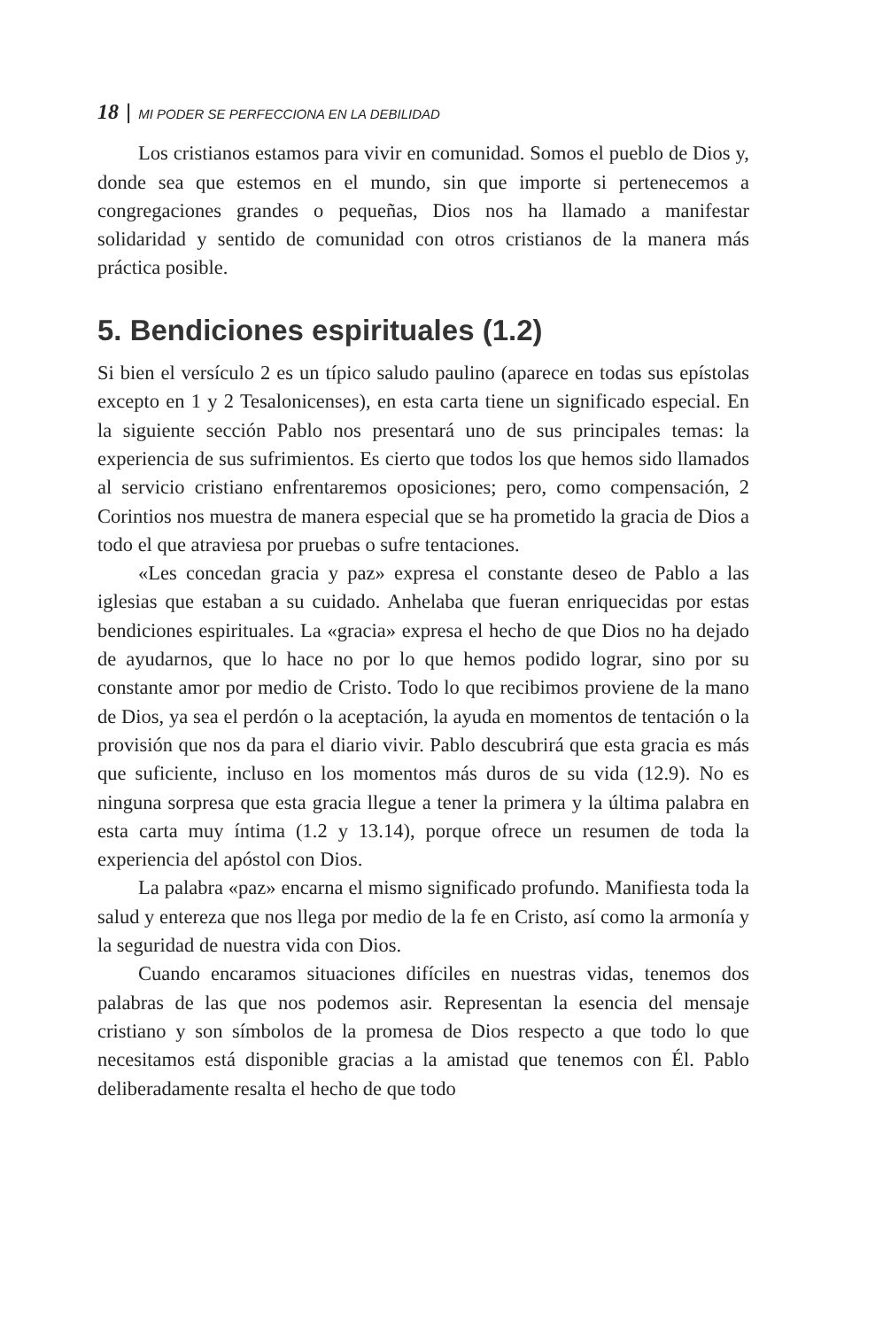18 | MI PODER SE PERFECCIONA EN LA DEBILIDAD
Los cristianos estamos para vivir en comunidad. Somos el pueblo de Dios y, donde sea que estemos en el mundo, sin que importe si pertenecemos a congregaciones grandes o pequeñas, Dios nos ha llamado a manifestar solidaridad y sentido de comunidad con otros cristianos de la manera más práctica posible.
5. Bendiciones espirituales (1.2)
Si bien el versículo 2 es un típico saludo paulino (aparece en todas sus epístolas excepto en 1 y 2 Tesalonicenses), en esta carta tiene un significado especial. En la siguiente sección Pablo nos presentará uno de sus principales temas: la experiencia de sus sufrimientos. Es cierto que todos los que hemos sido llamados al servicio cristiano enfrentaremos oposiciones; pero, como compensación, 2 Corintios nos muestra de manera especial que se ha prometido la gracia de Dios a todo el que atraviesa por pruebas o sufre tentaciones.
«Les concedan gracia y paz» expresa el constante deseo de Pablo a las iglesias que estaban a su cuidado. Anhelaba que fueran enriquecidas por estas bendiciones espirituales. La «gracia» expresa el hecho de que Dios no ha dejado de ayudarnos, que lo hace no por lo que hemos podido lograr, sino por su constante amor por medio de Cristo. Todo lo que recibimos proviene de la mano de Dios, ya sea el perdón o la aceptación, la ayuda en momentos de tentación o la provisión que nos da para el diario vivir. Pablo descubrirá que esta gracia es más que suficiente, incluso en los momentos más duros de su vida (12.9). No es ninguna sorpresa que esta gracia llegue a tener la primera y la última palabra en esta carta muy íntima (1.2 y 13.14), porque ofrece un resumen de toda la experiencia del apóstol con Dios.
La palabra «paz» encarna el mismo significado profundo. Manifiesta toda la salud y entereza que nos llega por medio de la fe en Cristo, así como la armonía y la seguridad de nuestra vida con Dios.
Cuando encaramos situaciones difíciles en nuestras vidas, tenemos dos palabras de las que nos podemos asir. Representan la esencia del mensaje cristiano y son símbolos de la promesa de Dios respecto a que todo lo que necesitamos está disponible gracias a la amistad que tenemos con Él. Pablo deliberadamente resalta el hecho de que todo